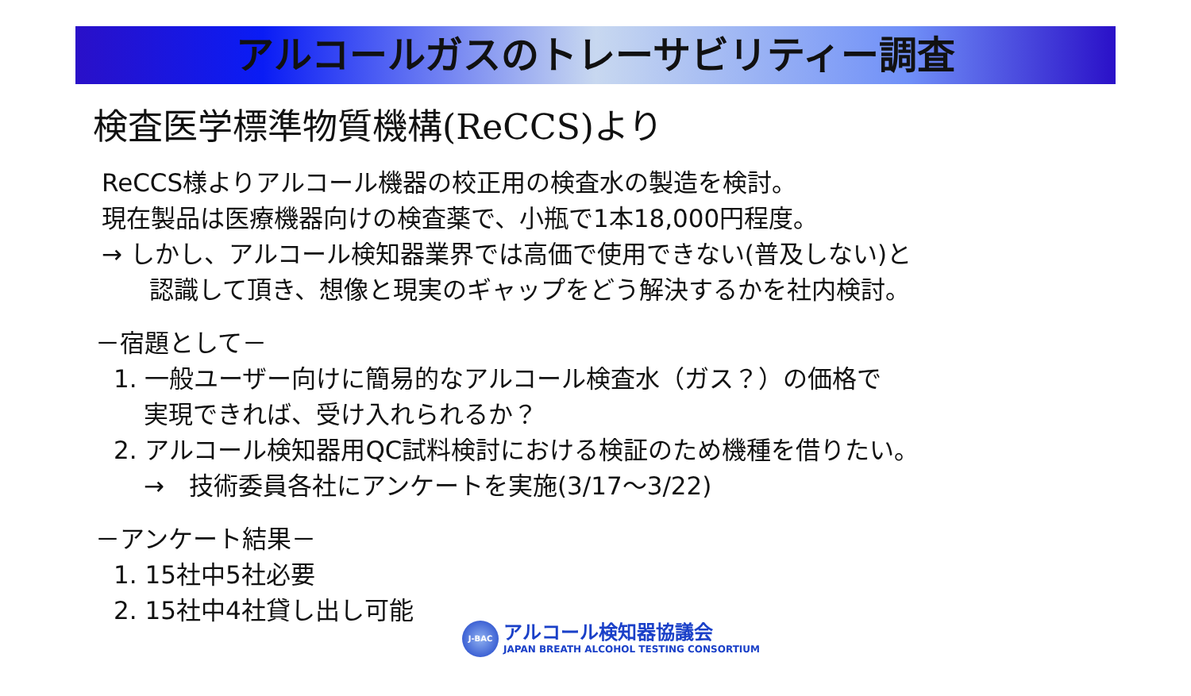アルコールガスのトレーサビリティー調査
検査医学標準物質機構(ReCCS)より
ReCCS様よりアルコール機器の校正用の検査水の製造を検討。
現在製品は医療機器向けの検査薬で、小瓶で1本18,000円程度。
→ しかし、アルコール検知器業界では高価で使用できない(普及しない)と
認識して頂き、想像と現実のギャップをどう解決するかを社内検討。
－宿題として－
1. 一般ユーザー向けに簡易的なアルコール検査水（ガス？）の価格で
実現できれば、受け入れられるか？
2. アルコール検知器用QC試料検討における検証のため機種を借りたい。
→　技術委員各社にアンケートを実施(3/17～3/22)
－アンケート結果－
1. 15社中5社必要
2. 15社中4社貸し出し可能
J-BAC
アルコール検知器協議会
JAPAN BREATH ALCOHOL TESTING CONSORTIUM